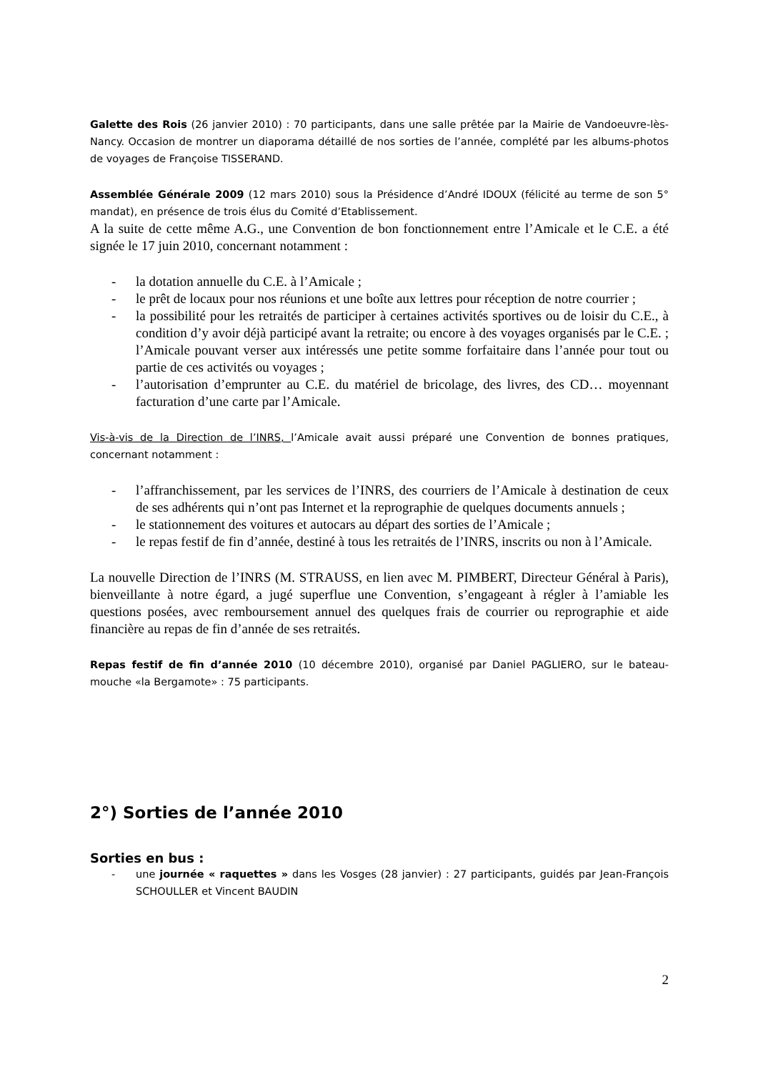Galette des Rois (26 janvier 2010) : 70 participants, dans une salle prêtée par la Mairie de Vandoeuvre-lès-Nancy. Occasion de montrer un diaporama détaillé de nos sorties de l’année, complété par les albums-photos de voyages de Françoise TISSERAND.
Assemblée Générale 2009 (12 mars 2010) sous la Présidence d’André IDOUX (félicité au terme de son 5° mandat), en présence de trois élus du Comité d’Etablissement.
A la suite de cette même A.G., une Convention de bon fonctionnement entre l’Amicale et le C.E. a été signée le 17 juin 2010, concernant notamment :
- la dotation annuelle du C.E. à l’Amicale ;
- le prêt de locaux pour nos réunions et une boîte aux lettres pour réception de notre courrier ;
- la possibilité pour les retraités de participer à certaines activités sportives ou de loisir du C.E., à condition d’y avoir déjà participé avant la retraite; ou encore à des voyages organisés par le C.E. ; l’Amicale pouvant verser aux intéressés une petite somme forfaitaire dans l’année pour tout ou partie de ces activités ou voyages ;
- l’autorisation d’emprunter au C.E. du matériel de bricolage, des livres, des CD… moyennant facturation d’une carte par l’Amicale.
Vis-à-vis de la Direction de l’INRS, l’Amicale avait aussi préparé une Convention de bonnes pratiques, concernant notamment :
- l’affranchissement, par les services de l’INRS, des courriers de l’Amicale à destination de ceux de ses adhérents qui n’ont pas Internet et la reprographie de quelques documents annuels ;
- le stationnement des voitures et autocars au départ des sorties de l’Amicale ;
- le repas festif de fin d’année, destiné à tous les retraités de l’INRS, inscrits ou non à l’Amicale.
La nouvelle Direction de l’INRS (M. STRAUSS, en lien avec M. PIMBERT, Directeur Général à Paris), bienveillante à notre égard, a jugé superflue une Convention, s’engageant à régler à l’amiable les questions posées, avec remboursement annuel des quelques frais de courrier ou reprographie et aide financière au repas de fin d’année de ses retraités.
Repas festif de fin d’année 2010 (10 décembre 2010), organisé par Daniel PAGLIERO, sur le bateau-mouche «la Bergamote» : 75 participants.
2°) Sorties de l’année 2010
Sorties en bus :
- une journée « raquettes » dans les Vosges (28 janvier) : 27 participants, guidés par Jean-François SCHOULLER et Vincent BAUDIN
2